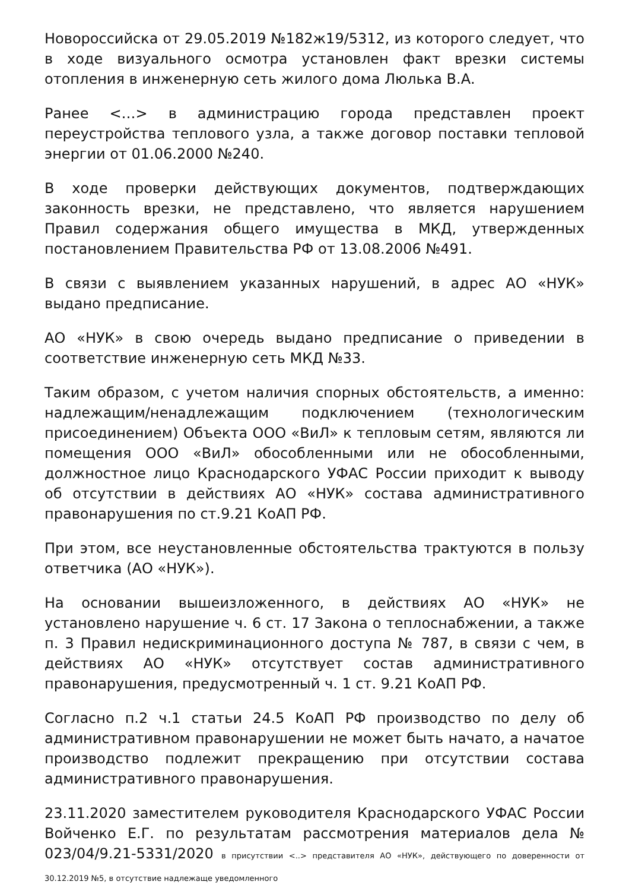Новороссийска от 29.05.2019 №182ж19/5312, из которого следует, что в ходе визуального осмотра установлен факт врезки системы отопления в инженерную сеть жилого дома Люлька В.А.
Ранее <…> в администрацию города представлен проект переустройства теплового узла, а также договор поставки тепловой энергии от 01.06.2000 №240.
В ходе проверки действующих документов, подтверждающих законность врезки, не представлено, что является нарушением Правил содержания общего имущества в МКД, утвержденных постановлением Правительства РФ от 13.08.2006 №491.
В связи с выявлением указанных нарушений, в адрес АО «НУК» выдано предписание.
АО «НУК» в свою очередь выдано предписание о приведении в соответствие инженерную сеть МКД №33.
Таким образом, с учетом наличия спорных обстоятельств, а именно: надлежащим/ненадлежащим подключением (технологическим присоединением) Объекта ООО «ВиЛ» к тепловым сетям, являются ли помещения ООО «ВиЛ» обособленными или не обособленными, должностное лицо Краснодарского УФАС России приходит к выводу об отсутствии в действиях АО «НУК» состава административного правонарушения по ст.9.21 КоАП РФ.
При этом, все неустановленные обстоятельства трактуются в пользу ответчика (АО «НУК»).
На основании вышеизложенного, в действиях АО «НУК» не установлено нарушение ч. 6 ст. 17 Закона о теплоснабжении, а также п. 3 Правил недискриминационного доступа № 787, в связи с чем, в действиях АО «НУК» отсутствует состав административного правонарушения, предусмотренный ч. 1 ст. 9.21 КоАП РФ.
Согласно п.2 ч.1 статьи 24.5 КоАП РФ производство по делу об административном правонарушении не может быть начато, а начатое производство подлежит прекращению при отсутствии состава административного правонарушения.
23.11.2020 заместителем руководителя Краснодарского УФАС России Войченко Е.Г. по результатам рассмотрения материалов дела № 023/04/9.21-5331/2020 в присутствии <..> представителя АО «НУК», действующего по доверенности от 30.12.2019 №5, в отсутствие надлежаще уведомленного